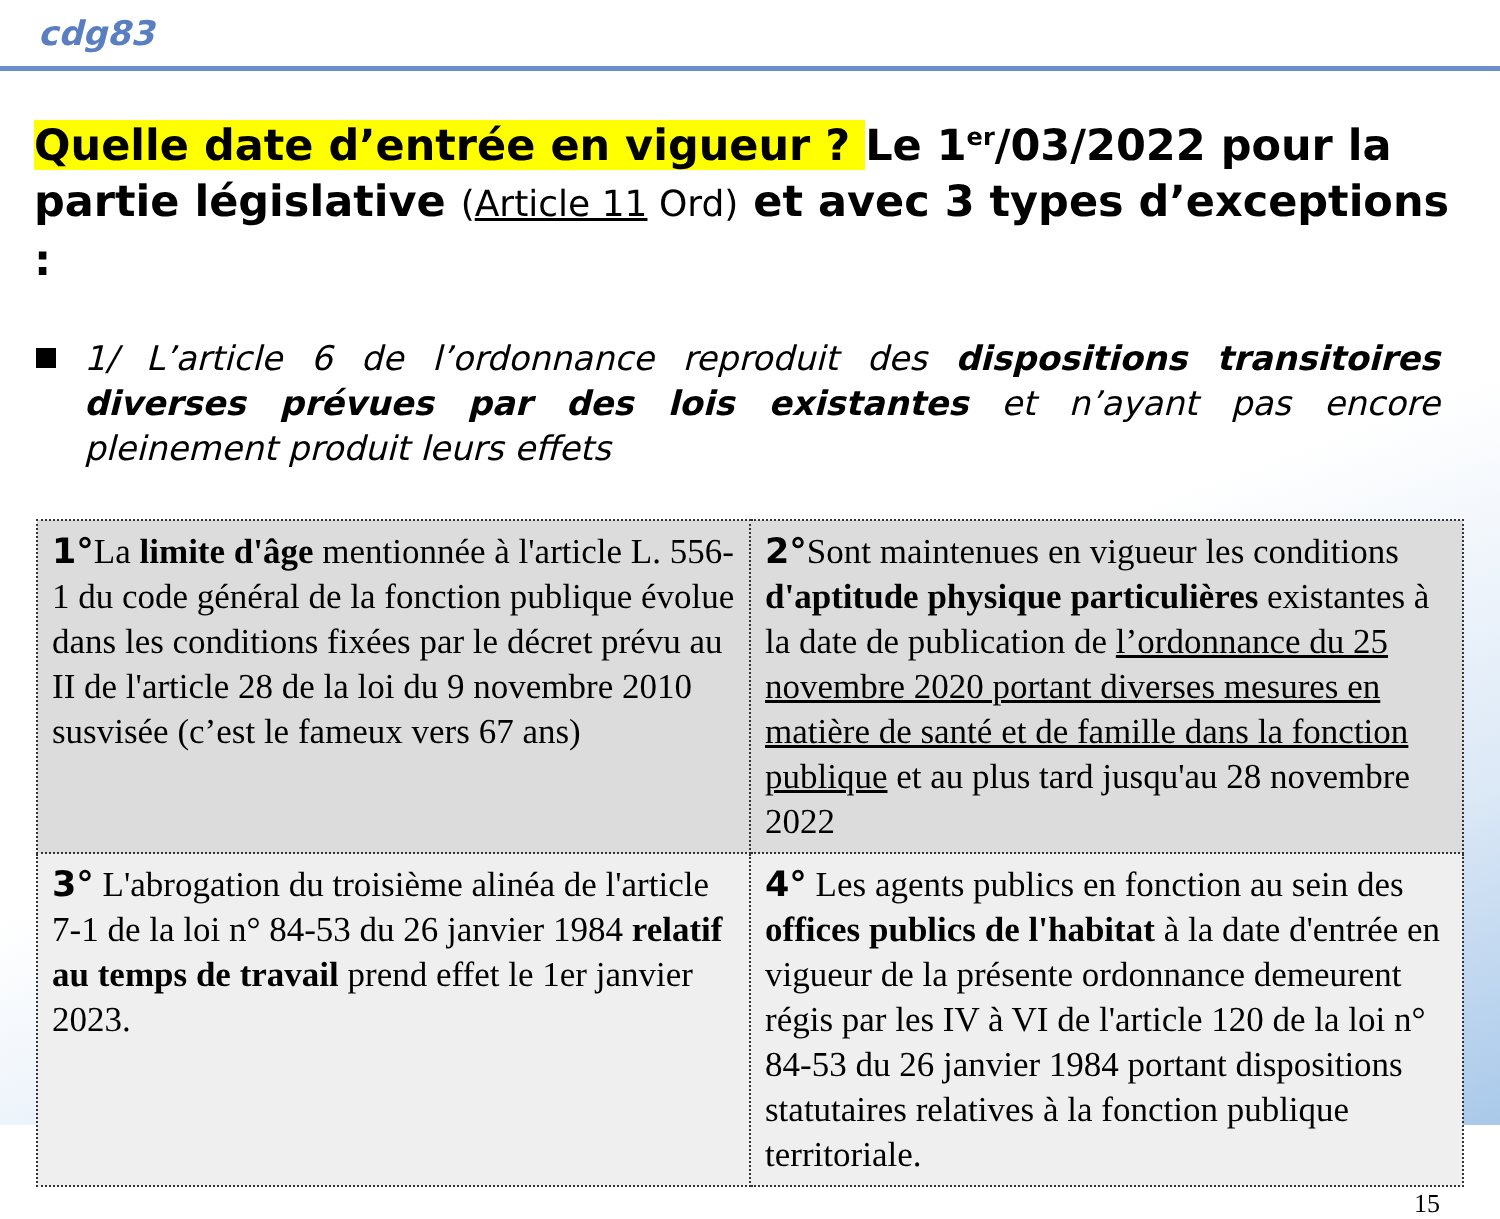cdg83
Quelle date d’entrée en vigueur ? Le 1<sup>er</sup>/03/2022 pour la partie législative (Article 11 Ord) et avec 3 types d’exceptions :
1/ L’article 6 de l’ordonnance reproduit des dispositions transitoires diverses prévues par des lois existantes et n’ayant pas encore pleinement produit leurs effets
| 1° La limite d'âge mentionnée à l'article L. 556-1 du code général de la fonction publique évolue dans les conditions fixées par le décret prévu au II de l'article 28 de la loi du 9 novembre 2010 susvisée (c’est le fameux vers 67 ans) | 2° Sont maintenues en vigueur les conditions d'aptitude physique particulières existantes à la date de publication de l’ordonnance du 25 novembre 2020 portant diverses mesures en matière de santé et de famille dans la fonction publique et au plus tard jusqu'au 28 novembre 2022 |
| 3° L'abrogation du troisième alinéa de l'article 7-1 de la loi n° 84-53 du 26 janvier 1984 relatif au temps de travail prend effet le 1er janvier 2023. | 4° Les agents publics en fonction au sein des offices publics de l'habitat à la date d'entrée en vigueur de la présente ordonnance demeurent régis par les IV à VI de l'article 120 de la loi n° 84-53 du 26 janvier 1984 portant dispositions statutaires relatives à la fonction publique territoriale. |
15